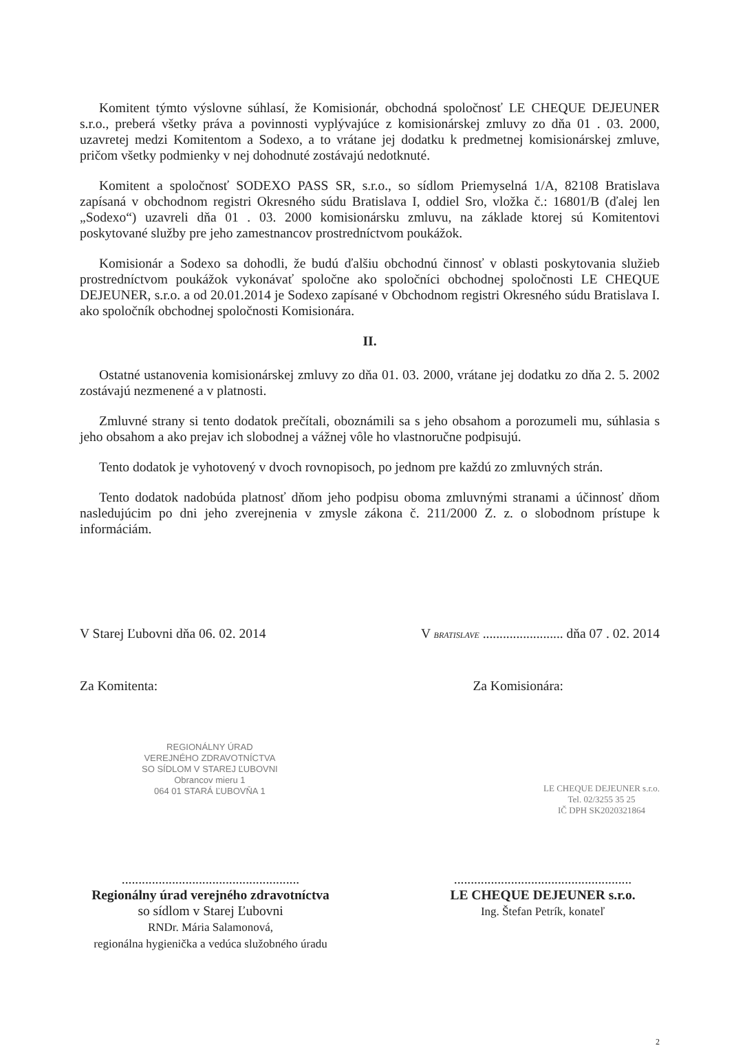Komitent týmto výslovne súhlasí, že Komisionár, obchodná spoločnosť LE CHEQUE DEJEUNER s.r.o., preberá všetky práva a povinnosti vyplývajúce z komisionárskej zmluvy zo dňa 01 . 03. 2000, uzavretej medzi Komitentom a Sodexo, a to vrátane jej dodatku k predmetnej komisionárskej zmluve, pričom všetky podmienky v nej dohodnuté zostávajú nedotknuté.
Komitent a spoločnosť SODEXO PASS SR, s.r.o., so sídlom Priemyselná 1/A, 82108 Bratislava zapísaná v obchodnom registri Okresného súdu Bratislava I, oddiel Sro, vložka č.: 16801/B (ďalej len „Sodexo“) uzavreli dňa 01 . 03. 2000 komisionársku zmluvu, na základe ktorej sú Komitentovi poskytované služby pre jeho zamestnancov prostredníctvom poukážok.
Komisionár a Sodexo sa dohodli, že budú ďalšiu obchodnú činnosť v oblasti poskytovania služieb prostredníctvom poukážok vykonávať spoločne ako spoločníci obchodnej spoločnosti LE CHEQUE DEJEUNER, s.r.o. a od 20.01.2014 je Sodexo zapísané v Obchodnom registri Okresného súdu Bratislava I. ako spoločník obchodnej spoločnosti Komisionára.
II.
Ostatné ustanovenia komisionárskej zmluvy zo dňa 01. 03. 2000, vrátane jej dodatku zo dňa 2. 5. 2002 zostávajú nezmenené a v platnosti.
Zmluvné strany si tento dodatok prečítali, oboznámili sa s jeho obsahom a porozumeli mu, súhlasia s jeho obsahom a ako prejav ich slobodnej a vážnej vôle ho vlastnoručne podpisujú.
Tento dodatok je vyhotovený v dvoch rovnopisoch, po jednom pre každú zo zmluvných strán.
Tento dodatok nadobúda platnosť dňom jeho podpisu oboma zmluvnými stranami a účinnosť dňom nasledujúcim po dni jeho zverejnenia v zmysle zákona č. 211/2000 Z. z. o slobodnom prístupe k informáciám.
V Starej Ľubovni dňa 06. 02. 2014 V BRATISLAVE ........................ dňa 07 . 02. 2014
Za Komitenta: Za Komisionára:
REGIONÁLNY ÚRAD
VEREJNÉHO ZDRAVOTNÍCTVA
SO SÍDLOM V STAREJ ĽUBOVNI
Obrancov mieru 1
064 01 STARÁ ĽUBOVŇA 1
LE CHEQUE DEJEUNER s.r.o.
Tel. 02/3255 35 25
IČ DPH SK2020321864
.....................................................
Regionálny úrad verejného zdravotníctva
so sídlom v Starej Ľubovni
RNDr. Mária Salamonová,
regionálna hygienička a vedúca služobného úradu
.....................................................
LE CHEQUE DEJEUNER s.r.o.
Ing. Štefan Petrík, konateľ
2